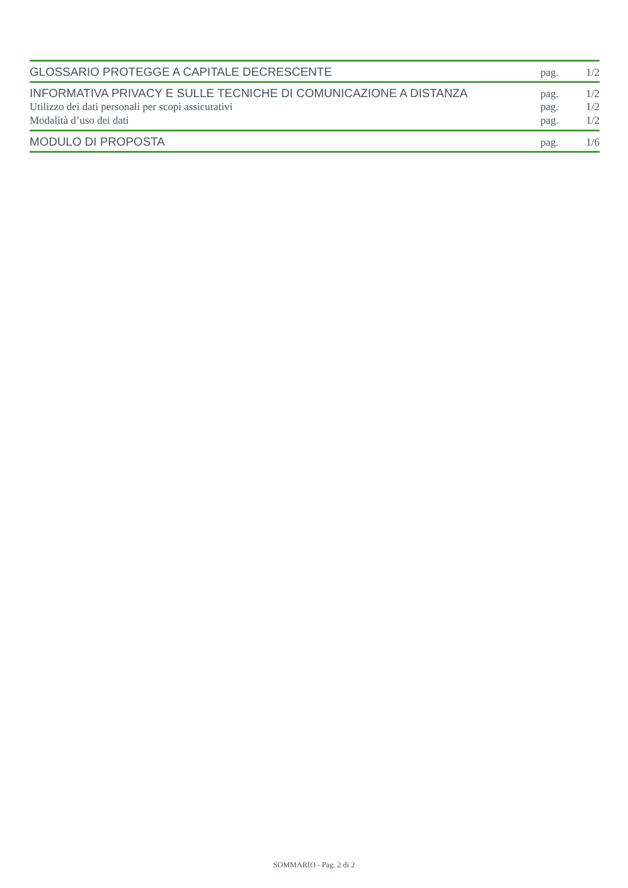GLOSSARIO PROTEGGE A CAPITALE DECRESCENTE pag. 1/2
INFORMATIVA PRIVACY E SULLE TECNICHE DI COMUNICAZIONE A DISTANZA pag. 1/2
Utilizzo dei dati personali per scopi assicurativi pag. 1/2
Modalità d’uso dei dati pag. 1/2
MODULO DI PROPOSTA pag. 1/6
SOMMARIO - Pag. 2 di 2